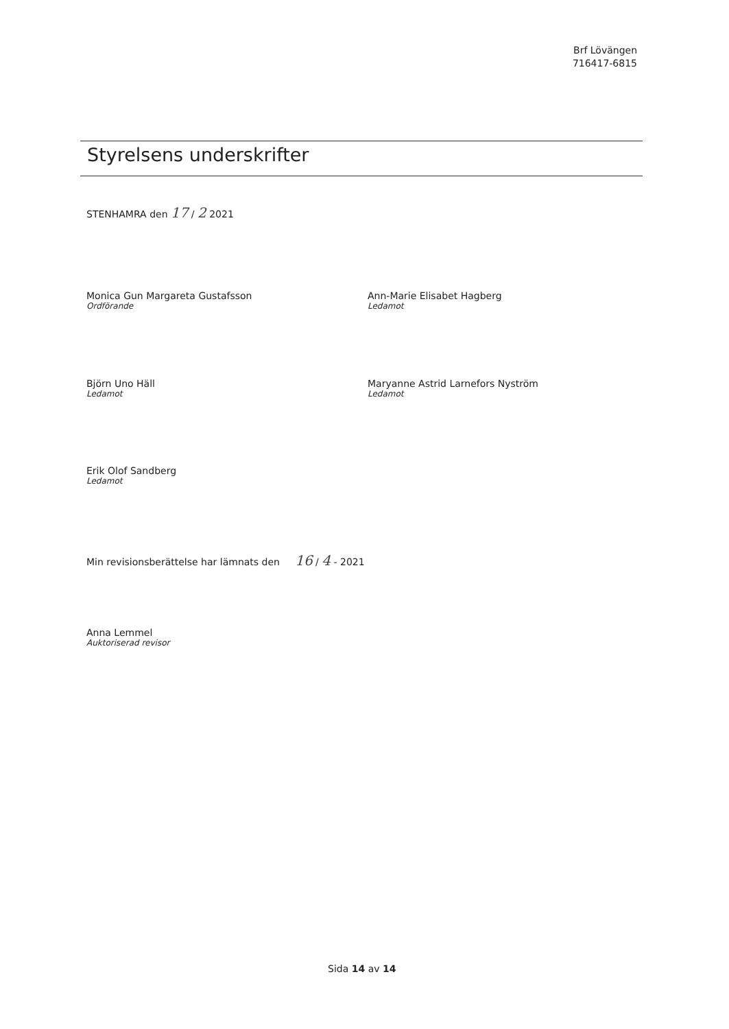Brf Lövängen
716417-6815
Styrelsens underskrifter
STENHAMRA den 17 / 2 2021
Monica Gun Margareta Gustafsson
Ordförande
Ann-Marie Elisabet Hagberg
Ledamot
Björn Uno Häll
Ledamot
Maryanne Astrid Larnefors Nyström
Ledamot
Erik Olof Sandberg
Ledamot
Min revisionsberättelse har lämnats den 16 / 4 - 2021
Anna Lemmel
Auktoriserad revisor
Sida 14 av 14